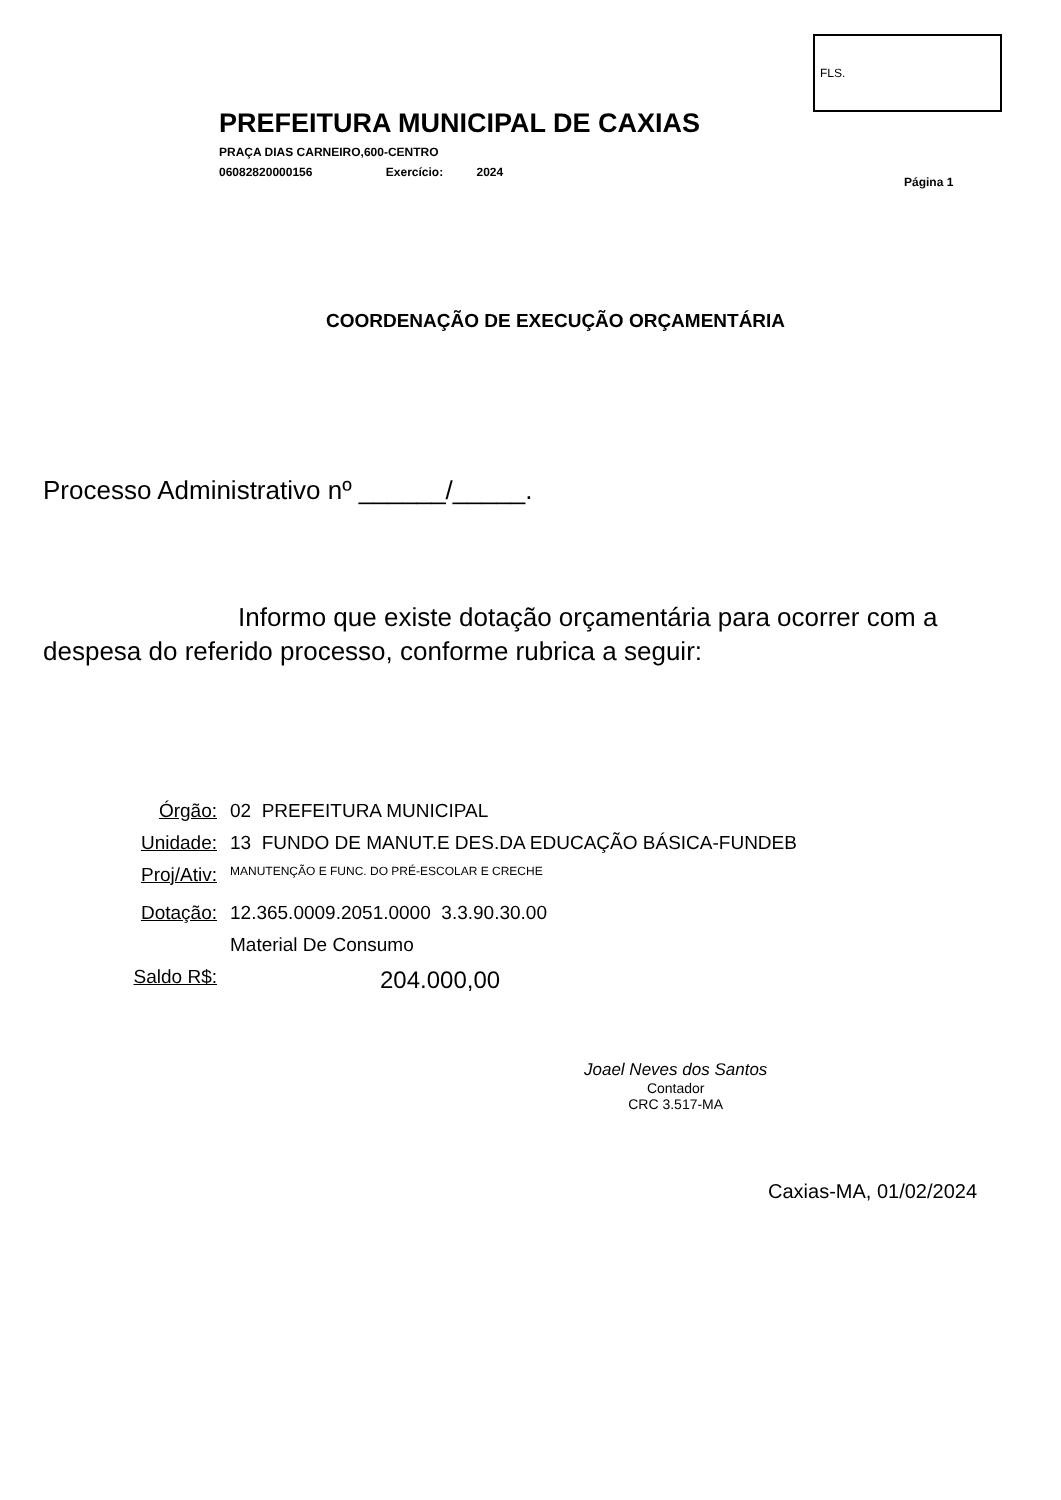FLS.
PREFEITURA MUNICIPAL DE CAXIAS
PRAÇA DIAS CARNEIRO,600-CENTRO
06082820000156 Exercício: 2024
Página 1
COORDENAÇÃO DE EXECUÇÃO ORÇAMENTÁRIA
Processo Administrativo nº ______/_____.
Informo que existe dotação orçamentária para ocorrer com a
despesa do referido processo, conforme rubrica a seguir:
Órgão: 02 PREFEITURA MUNICIPAL
Unidade: 13 FUNDO DE MANUT.E DES.DA EDUCAÇÃO BÁSICA-FUNDEB
Proj/Ativ: MANUTENÇÃO E FUNC. DO PRÉ-ESCOLAR E CRECHE
Dotação: 12.365.0009.2051.0000 3.3.90.30.00
Material De Consumo
Saldo R$: 204.000,00
Joael Neves dos Santos
Contador
CRC 3.517-MA
Caxias-MA, 01/02/2024